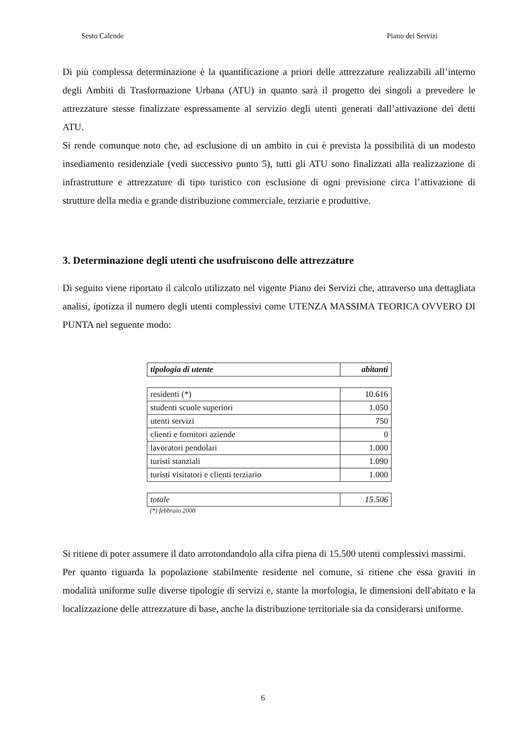Sesto Calende Piano dei Servizi
Di più complessa determinazione è la quantificazione a priori delle attrezzature realizzabili all’interno degli Ambiti di Trasformazione Urbana (ATU) in quanto sarà il progetto dei singoli a prevedere le attrezzature stesse finalizzate espressamente al servizio degli utenti generati dall’attivazione dei detti ATU.
Si rende comunque noto che, ad esclusione di un ambito in cui è prevista la possibilità di un modesto insediamento residenziale (vedi successivo punto 5), tutti gli ATU sono finalizzati alla realizzazione di infrastrutture e attrezzature di tipo turistico con esclusione di ogni previsione circa l’attivazione di strutture della media e grande distribuzione commerciale, terziarie e produttive.
3. Determinazione degli utenti che usufruiscono delle attrezzature
Di seguito viene riportato il calcolo utilizzato nel vigente Piano dei Servizi che, attraverso una dettagliata analisi, ípotízza il numero degli utenti complessivi come UTENZA MASSIMA TEORICA OVVERO DI PUNTA nel seguente modo:
| tipologia di utente | abitanti |
| residenti (*) | 10.616 |
| studenti scuole superiori | 1.050 |
| utenti servizi | 750 |
| clienti e fornitori aziende | 0 |
| lavoratori pendolari | 1.000 |
| turisti stanziali | 1.090 |
| turisti visitatori e clienti terziario | 1.000 |
| totale | 15.506 |
(*) febbraio 2008
Si ritiene di poter assumere il dato arrotondandolo alla cifra piena di 15.500 utenti complessivi massimi.
Per quanto riguarda la popolazione stabilmente residente nel comune, si ritiene che essa graviti in modalità uniforme sulle diverse tipologie di servizi e, stante la morfologia, le dimensioni dell'abitato e la localízzazíone delle attrezzature di base, anche la distribuzione territoriale sia da considerarsi uniforme.
6